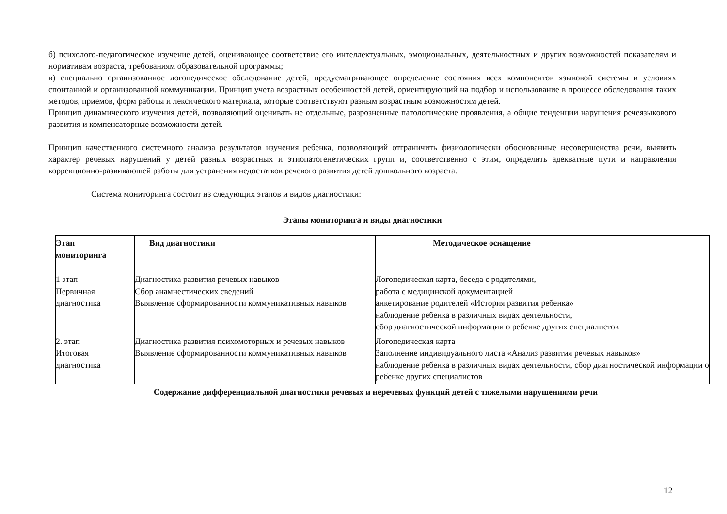б) психолого-педагогическое изучение детей, оценивающее соответствие его интеллектуальных, эмоциональных, деятельностных и других возможностей показателям и нормативам возраста, требованиям образовательной программы;
в) специально организованное логопедическое обследование детей, предусматривающее определение состояния всех компонентов языковой системы в условиях спонтанной и организованной коммуникации. Принцип учета возрастных особенностей детей, ориентирующий на подбор и использование в процессе обследования таких методов, приемов, форм работы и лексического материала, которые соответствуют разным возрастным возможностям детей.
Принцип динамического изучения детей, позволяющий оценивать не отдельные, разрозненные патологические проявления, а общие тенденции нарушения речеязыкового развития и компенсаторные возможности детей.
Принцип качественного системного анализа результатов изучения ребенка, позволяющий отграничить физиологически обоснованные несовершенства речи, выявить характер речевых нарушений у детей разных возрастных и этиопатогенетических групп и, соответственно с этим, определить адекватные пути и направления коррекционно-развивающей работы для устранения недостатков речевого развития детей дошкольного возраста.
Система мониторинга состоит из следующих этапов и видов диагностики:
Этапы мониторинга и виды диагностики
| Этап мониторинга | Вид диагностики | Методическое оснащение |
| --- | --- | --- |
| 1 этап Первичная диагностика | Диагностика развития речевых навыков Сбор анамнестических сведений Выявление сформированности коммуникативных навыков | Логопедическая карта, беседа с родителями, работа с медицинской документацией анкетирование родителей «История развития ребенка» наблюдение ребенка в различных видах деятельности, сбор диагностической информации о ребенке других специалистов |
| 2. этап Итоговая диагностика | Диагностика развития психомоторных и речевых навыков Выявление сформированности коммуникативных навыков | Логопедическая карта Заполнение индивидуального листа «Анализ развития речевых навыков» наблюдение ребенка в различных видах деятельности, сбор диагностической информации о ребенке других специалистов |
Содержание дифференциальной диагностики речевых и неречевых функций детей с тяжелыми нарушениями речи
12